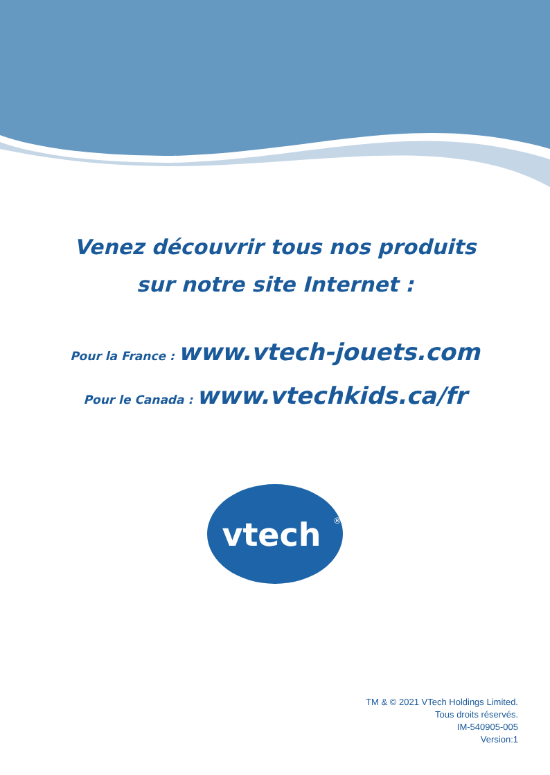Venez découvrir tous nos produits
sur notre site Internet :
Pour la France : www.vtech-jouets.com
Pour le Canada : www.vtechkids.ca/fr
vtech
®
TM & © 2021 VTech Holdings Limited.
Tous droits réservés.
IM-540905-005
Version:1